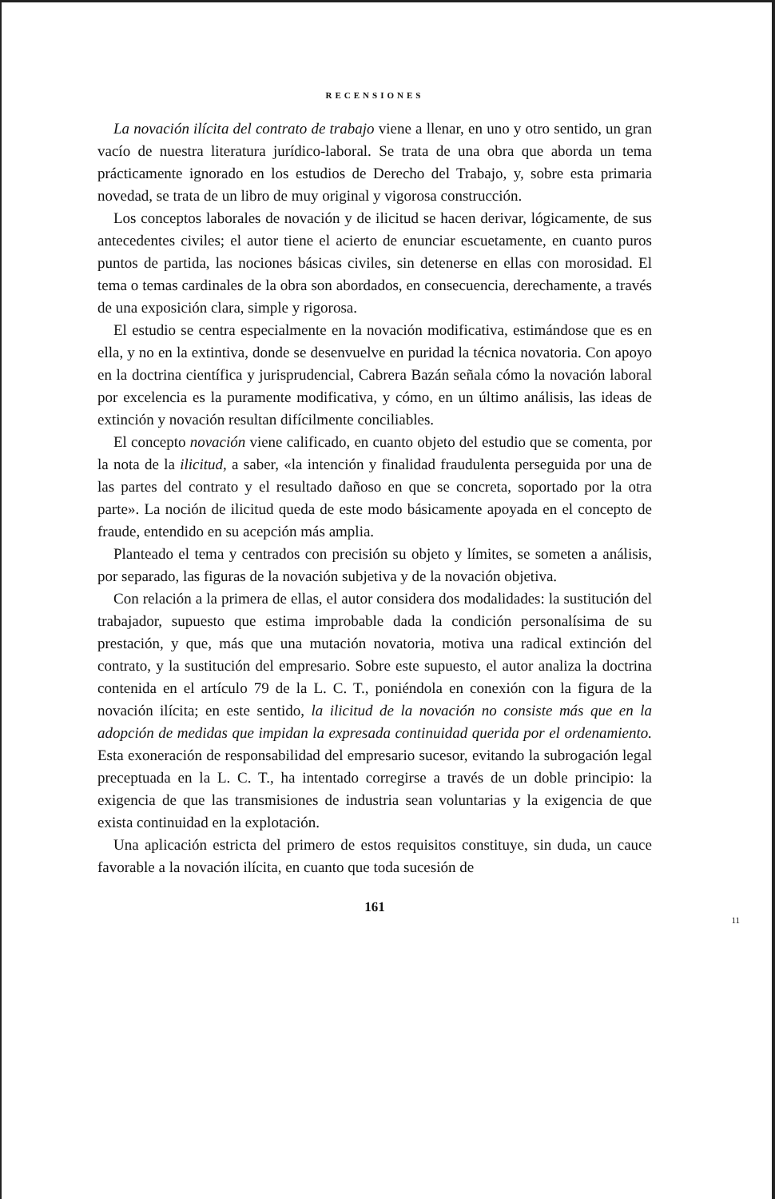RECENSIONES
La novación ilícita del contrato de trabajo viene a llenar, en uno y otro sentido, un gran vacío de nuestra literatura jurídico-laboral. Se trata de una obra que aborda un tema prácticamente ignorado en los estudios de Derecho del Trabajo, y, sobre esta primaria novedad, se trata de un libro de muy original y vigorosa construcción.
Los conceptos laborales de novación y de ilicitud se hacen derivar, lógicamente, de sus antecedentes civiles; el autor tiene el acierto de enunciar escuetamente, en cuanto puros puntos de partida, las nociones básicas civiles, sin detenerse en ellas con morosidad. El tema o temas cardinales de la obra son abordados, en consecuencia, derechamente, a través de una exposición clara, simple y rigorosa.
El estudio se centra especialmente en la novación modificativa, estimándose que es en ella, y no en la extintiva, donde se desenvuelve en puridad la técnica novatoria. Con apoyo en la doctrina científica y jurisprudencial, Cabrera Bazán señala cómo la novación laboral por excelencia es la puramente modificativa, y cómo, en un último análisis, las ideas de extinción y novación resultan difícilmente conciliables.
El concepto novación viene calificado, en cuanto objeto del estudio que se comenta, por la nota de la ilicitud, a saber, «la intención y finalidad fraudulenta perseguida por una de las partes del contrato y el resultado dañoso en que se concreta, soportado por la otra parte». La noción de ilicitud queda de este modo básicamente apoyada en el concepto de fraude, entendido en su acepción más amplia.
Planteado el tema y centrados con precisión su objeto y límites, se someten a análisis, por separado, las figuras de la novación subjetiva y de la novación objetiva.
Con relación a la primera de ellas, el autor considera dos modalidades: la sustitución del trabajador, supuesto que estima improbable dada la condición personalísima de su prestación, y que, más que una mutación novatoria, motiva una radical extinción del contrato, y la sustitución del empresario. Sobre este supuesto, el autor analiza la doctrina contenida en el artículo 79 de la L. C. T., poniéndola en conexión con la figura de la novación ilícita; en este sentido, la ilicitud de la novación no consiste más que en la adopción de medidas que impidan la expresada continuidad querida por el ordenamiento. Esta exoneración de responsabilidad del empresario sucesor, evitando la subrogación legal preceptuada en la L. C. T., ha intentado corregirse a través de un doble principio: la exigencia de que las transmisiones de industria sean voluntarias y la exigencia de que exista continuidad en la explotación.
Una aplicación estricta del primero de estos requisitos constituye, sin duda, un cauce favorable a la novación ilícita, en cuanto que toda sucesión de
161
11